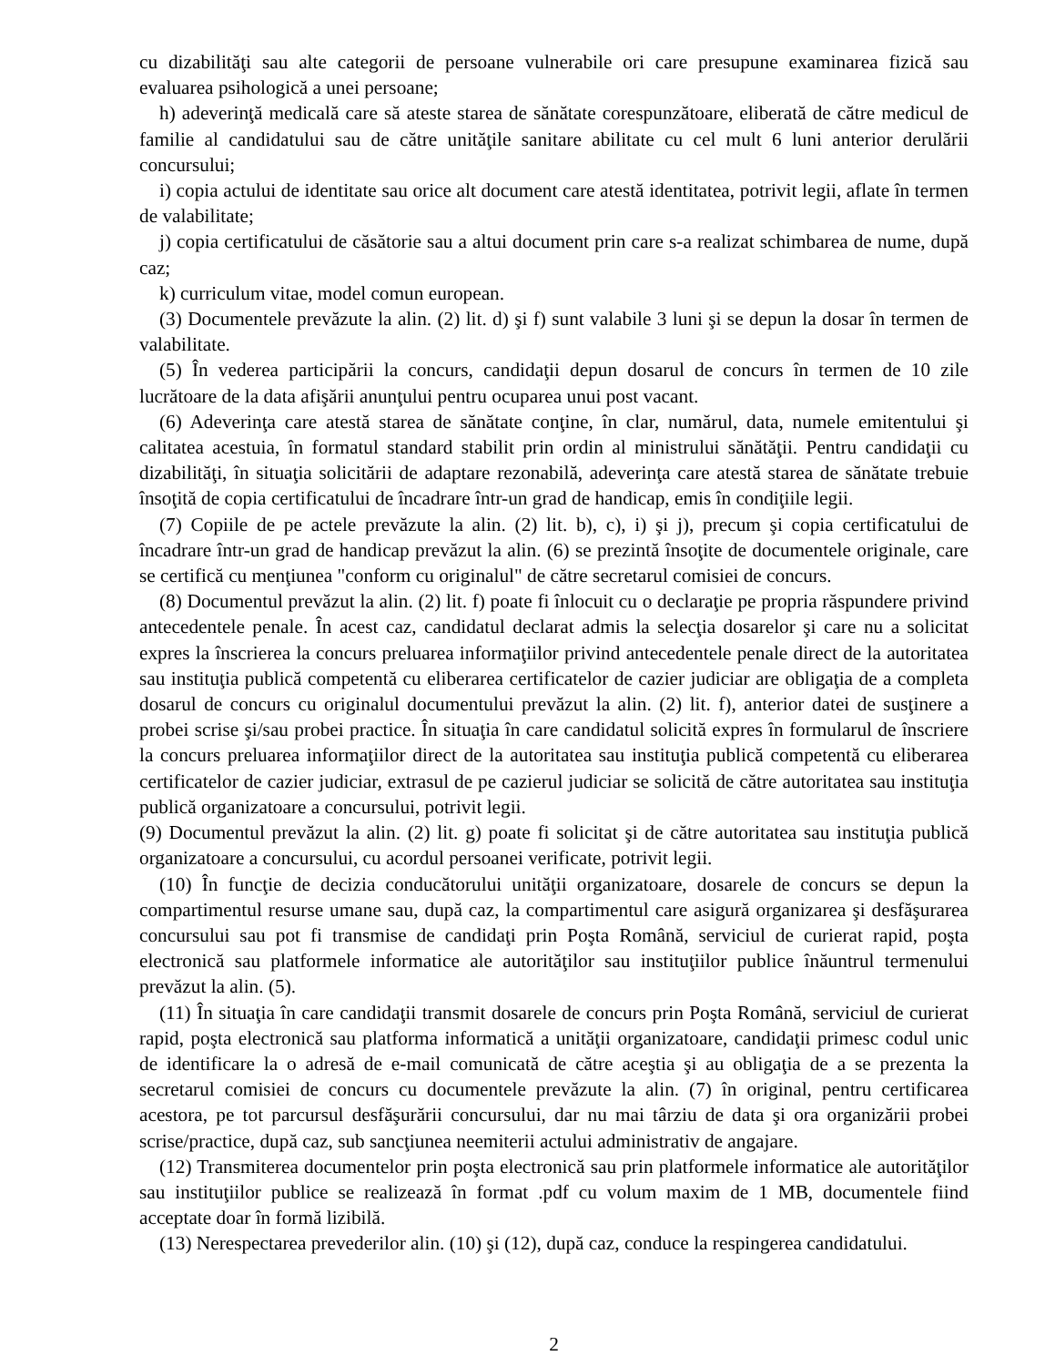cu dizabilităţi sau alte categorii de persoane vulnerabile ori care presupune examinarea fizică sau evaluarea psihologică a unei persoane;
h) adeverinţă medicală care să ateste starea de sănătate corespunzătoare, eliberată de către medicul de familie al candidatului sau de către unităţile sanitare abilitate cu cel mult 6 luni anterior derulării concursului;
i) copia actului de identitate sau orice alt document care atestă identitatea, potrivit legii, aflate în termen de valabilitate;
j) copia certificatului de căsătorie sau a altui document prin care s-a realizat schimbarea de nume, după caz;
k) curriculum vitae, model comun european.
(3) Documentele prevăzute la alin. (2) lit. d) şi f) sunt valabile 3 luni şi se depun la dosar în termen de valabilitate.
(5) În vederea participării la concurs, candidaţii depun dosarul de concurs în termen de 10 zile lucrătoare de la data afişării anunţului pentru ocuparea unui post vacant.
(6) Adeverinţa care atestă starea de sănătate conţine, în clar, numărul, data, numele emitentului şi calitatea acestuia, în formatul standard stabilit prin ordin al ministrului sănătăţii. Pentru candidaţii cu dizabilităţi, în situaţia solicitării de adaptare rezonabilă, adeverinţa care atestă starea de sănătate trebuie însoţită de copia certificatului de încadrare într-un grad de handicap, emis în condiţiile legii.
(7) Copiile de pe actele prevăzute la alin. (2) lit. b), c), i) şi j), precum şi copia certificatului de încadrare într-un grad de handicap prevăzut la alin. (6) se prezintă însoţite de documentele originale, care se certifică cu menţiunea "conform cu originalul" de către secretarul comisiei de concurs.
(8) Documentul prevăzut la alin. (2) lit. f) poate fi înlocuit cu o declaraţie pe propria răspundere privind antecedentele penale. În acest caz, candidatul declarat admis la selecţia dosarelor şi care nu a solicitat expres la înscrierea la concurs preluarea informaţiilor privind antecedentele penale direct de la autoritatea sau instituţia publică competentă cu eliberarea certificatelor de cazier judiciar are obligaţia de a completa dosarul de concurs cu originalul documentului prevăzut la alin. (2) lit. f), anterior datei de susţinere a probei scrise şi/sau probei practice. În situaţia în care candidatul solicită expres în formularul de înscriere la concurs preluarea informaţiilor direct de la autoritatea sau instituţia publică competentă cu eliberarea certificatelor de cazier judiciar, extrasul de pe cazierul judiciar se solicită de către autoritatea sau instituţia publică organizatoare a concursului, potrivit legii.
(9) Documentul prevăzut la alin. (2) lit. g) poate fi solicitat şi de către autoritatea sau instituţia publică organizatoare a concursului, cu acordul persoanei verificate, potrivit legii.
(10) În funcţie de decizia conducătorului unităţii organizatoare, dosarele de concurs se depun la compartimentul resurse umane sau, după caz, la compartimentul care asigură organizarea şi desfăşurarea concursului sau pot fi transmise de candidaţi prin Poşta Română, serviciul de curierat rapid, poşta electronică sau platformele informatice ale autorităţilor sau instituţiilor publice înăuntrul termenului prevăzut la alin. (5).
(11) În situaţia în care candidaţii transmit dosarele de concurs prin Poşta Română, serviciul de curierat rapid, poşta electronică sau platforma informatică a unităţii organizatoare, candidaţii primesc codul unic de identificare la o adresă de e-mail comunicată de către aceştia şi au obligaţia de a se prezenta la secretarul comisiei de concurs cu documentele prevăzute la alin. (7) în original, pentru certificarea acestora, pe tot parcursul desfăşurării concursului, dar nu mai târziu de data şi ora organizării probei scrise/practice, după caz, sub sancţiunea neemiterii actului administrativ de angajare.
(12) Transmiterea documentelor prin poşta electronică sau prin platformele informatice ale autorităţilor sau instituţiilor publice se realizează în format .pdf cu volum maxim de 1 MB, documentele fiind acceptate doar în formă lizibilă.
(13) Nerespectarea prevederilor alin. (10) şi (12), după caz, conduce la respingerea candidatului.
2